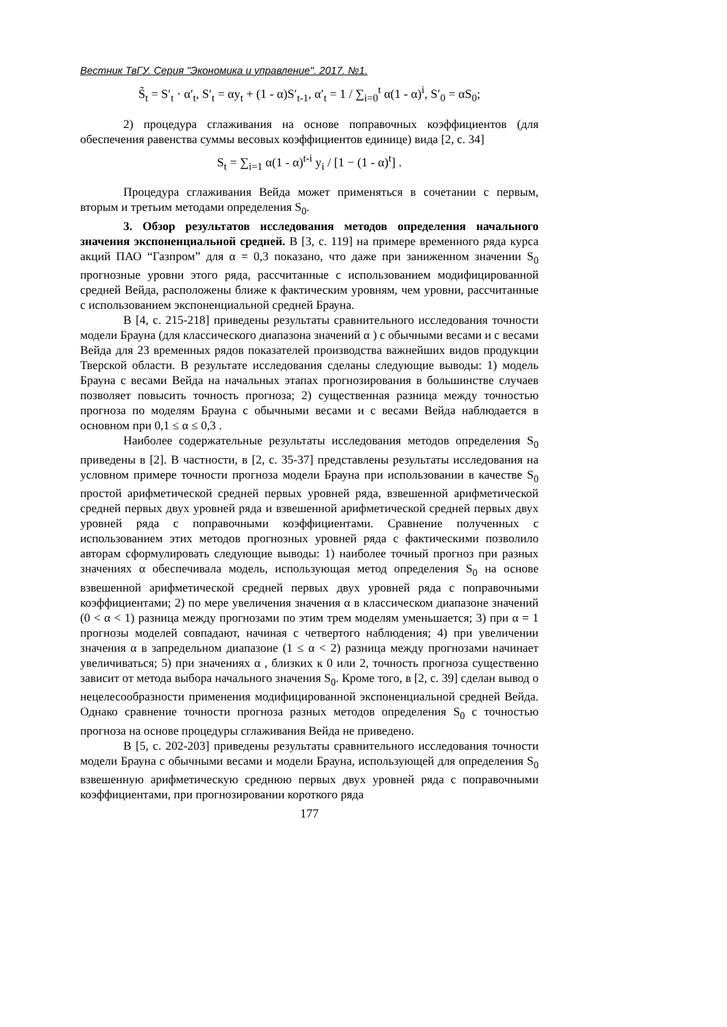Вестник ТвГУ. Серия "Экономика и управление". 2017. №1.
S̃<sub>t</sub> = S′<sub>t</sub> · α′<sub>t</sub>, S′<sub>t</sub> = αy<sub>t</sub> + (1 - α)S′<sub>t-1</sub>, α′<sub>t</sub> = 1 / ∑<sub>i=0</sub><sup>t</sup> α(1 - α)<sup>i</sup>, S′<sub>0</sub> = αS<sub>0</sub>;
2) процедура сглаживания на основе поправочных коэффициентов (для обеспечения равенства суммы весовых коэффициентов единице) вида [2, с. 34]
S<sub>t</sub> = ∑<sub>i=1</sub> α(1 - α)<sup>t-i</sup> y<sub>i</sub> / [1 − (1 - α)<sup>t</sup>] .
Процедура сглаживания Вейда может применяться в сочетании с первым, вторым и третьим методами определения S<sub>0</sub>.
3. Обзор результатов исследования методов определения начального значения экспоненциальной средней. В [3, с. 119] на примере временного ряда курса акций ПАО “Газпром” для α = 0,3 показано, что даже при заниженном значении S<sub>0</sub> прогнозные уровни этого ряда, рассчитанные с использованием модифицированной средней Вейда, расположены ближе к фактическим уровням, чем уровни, рассчитанные с использованием экспоненциальной средней Брауна.
В [4, с. 215-218] приведены результаты сравнительного исследования точности модели Брауна (для классического диапазона значений α ) с обычными весами и с весами Вейда для 23 временных рядов показателей производства важнейших видов продукции Тверской области. В результате исследования сделаны следующие выводы: 1) модель Брауна с весами Вейда на начальных этапах прогнозирования в большинстве случаев позволяет повысить точность прогноза; 2) существенная разница между точностью прогноза по моделям Брауна с обычными весами и с весами Вейда наблюдается в основном при 0,1 ≤ α ≤ 0,3 .
Наиболее содержательные результаты исследования методов определения S<sub>0</sub> приведены в [2]. В частности, в [2, с. 35-37] представлены результаты исследования на условном примере точности прогноза модели Брауна при использовании в качестве S<sub>0</sub> простой арифметической средней первых уровней ряда, взвешенной арифметической средней первых двух уровней ряда и взвешенной арифметической средней первых двух уровней ряда с поправочными коэффициентами. Сравнение полученных с использованием этих методов прогнозных уровней ряда с фактическими позволило авторам сформулировать следующие выводы: 1) наиболее точный прогноз при разных значениях α обеспечивала модель, использующая метод определения S<sub>0</sub> на основе взвешенной арифметической средней первых двух уровней ряда с поправочными коэффициентами; 2) по мере увеличения значения α в классическом диапазоне значений (0 < α < 1) разница между прогнозами по этим трем моделям уменьшается; 3) при α = 1 прогнозы моделей совпадают, начиная с четвертого наблюдения; 4) при увеличении значения α в запредельном диапазоне (1 ≤ α < 2) разница между прогнозами начинает увеличиваться; 5) при значениях α , близких к 0 или 2, точность прогноза существенно зависит от метода выбора начального значения S<sub>0</sub>. Кроме того, в [2, с. 39] сделан вывод о нецелесообразности применения модифицированной экспоненциальной средней Вейда. Однако сравнение точности прогноза разных методов определения S<sub>0</sub> с точностью прогноза на основе процедуры сглаживания Вейда не приведено.
В [5, с. 202-203] приведены результаты сравнительного исследования точности модели Брауна с обычными весами и модели Брауна, использующей для определения S<sub>0</sub> взвешенную арифметическую среднюю первых двух уровней ряда с поправочными коэффициентами, при прогнозировании короткого ряда
177